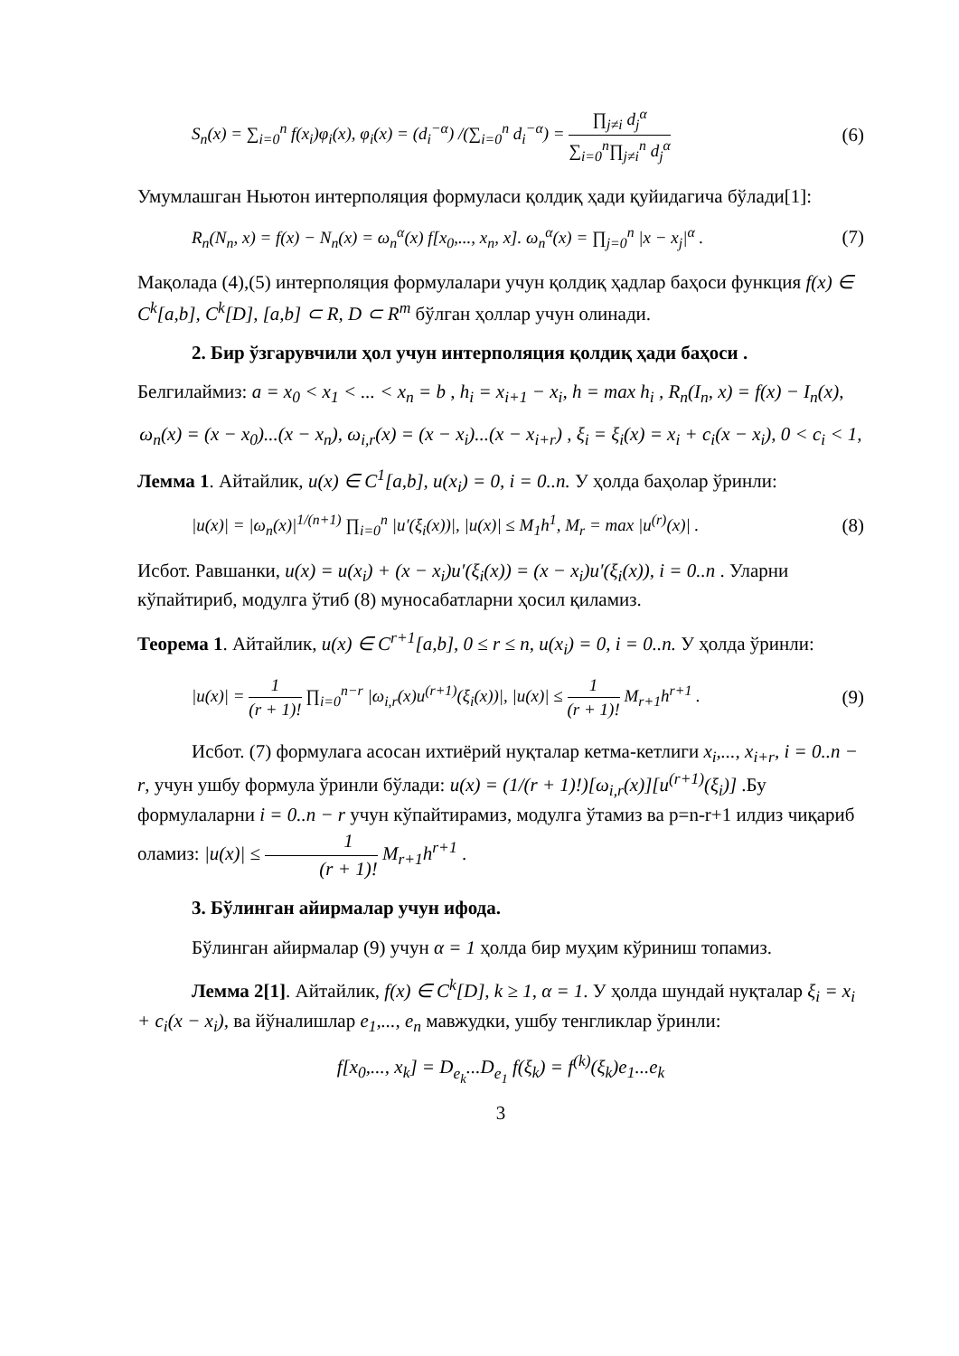S<sub>n</sub>(x) = ∑<sub>i=0</sub><sup>n</sup> f(x<sub>i</sub>)φ<sub>i</sub>(x), φ<sub>i</sub>(x) = (d<sub>i</sub><sup>−α</sup>) /(∑<sub>i=0</sub><sup>n</sup> d<sub>i</sub><sup>−α</sup>) = ∏<sub>j≠i</sub> d<sub>j</sub><sup>α</sup> ∑<sub>i=0</sub><sup>n</sup>∏<sub>j≠i</sub><sup>n</sup> d<sub>j</sub><sup>α</sup> (6)
Умумлашган Ньютон интерполяция формуласи қолдиқ ҳади қуйидагича бўлади[1]:
R<sub>n</sub>(N<sub>n</sub>, x) = f(x) − N<sub>n</sub>(x) = ω<sub>n</sub><sup>α</sup>(x) f[x<sub>0</sub>,..., x<sub>n</sub>, x]. ω<sub>n</sub><sup>α</sup>(x) = ∏<sub>j=0</sub><sup>n</sup> |x − x<sub>j</sub>|<sup>α</sup> . (7)
Мақолада (4),(5) интерполяция формулалари учун қолдиқ ҳадлар баҳоси функция f(x) ∈ C<sup>k</sup>[a,b], C<sup>k</sup>[D], [a,b] ⊂ R, D ⊂ R<sup>m</sup> бўлган ҳоллар учун олинади.
2. Бир ўзгарувчили ҳол учун интерполяция қолдиқ ҳади баҳоси .
Белгилаймиз: a = x<sub>0</sub> < x<sub>1</sub> < ... < x<sub>n</sub> = b , h<sub>i</sub> = x<sub>i+1</sub> − x<sub>i</sub>, h = max h<sub>i</sub> , R<sub>n</sub>(I<sub>n</sub>, x) = f(x) − I<sub>n</sub>(x),
ω<sub>n</sub>(x) = (x − x<sub>0</sub>)...(x − x<sub>n</sub>), ω<sub>i,r</sub>(x) = (x − x<sub>i</sub>)...(x − x<sub>i+r</sub>) , ξ<sub>i</sub> = ξ<sub>i</sub>(x) = x<sub>i</sub> + c<sub>i</sub>(x − x<sub>i</sub>), 0 < c<sub>i</sub> < 1,
Лемма 1. Айтайлик, u(x) ∈ C<sup>1</sup>[a,b], u(x<sub>i</sub>) = 0, i = 0..n. У ҳолда баҳолар ўринли:
|u(x)| = |ω<sub>n</sub>(x)|<sup>1/(n+1)</sup> ∏<sub>i=0</sub><sup>n</sup> |u′(ξ<sub>i</sub>(x))|, |u(x)| ≤ M<sub>1</sub>h<sup>1</sup>, M<sub>r</sub> = max |u<sup>(r)</sup>(x)| . (8)
Исбот. Равшанки, u(x) = u(x<sub>i</sub>) + (x − x<sub>i</sub>)u′(ξ<sub>i</sub>(x)) = (x − x<sub>i</sub>)u′(ξ<sub>i</sub>(x)), i = 0..n . Уларни кўпайтириб, модулга ўтиб (8) муносабатларни ҳосил қиламиз.
Теорема 1. Айтайлик, u(x) ∈ C<sup>r+1</sup>[a,b], 0 ≤ r ≤ n, u(x<sub>i</sub>) = 0, i = 0..n. У ҳолда ўринли:
|u(x)| = 1 (r + 1)! ∏<sub>i=0</sub><sup>n−r</sup> |ω<sub>i,r</sub>(x)u<sup>(r+1)</sup>(ξ<sub>i</sub>(x))|, |u(x)| ≤ 1 (r + 1)! M<sub>r+1</sub>h<sup>r+1</sup> . (9)
Исбот. (7) формулага асосан ихтиёрий нуқталар кетма-кетлиги x<sub>i</sub>,..., x<sub>i+r</sub>, i = 0..n − r, учун ушбу формула ўринли бўлади: u(x) = (1/(r + 1)!)[ω<sub>i,r</sub>(x)][u<sup>(r+1)</sup>(ξ<sub>i</sub>)] .Бу формулаларни i = 0..n − r учун кўпайтирамиз, модулга ўтамиз ва p=n-r+1 илдиз чиқариб оламиз: |u(x)| ≤ 1 (r + 1)! M<sub>r+1</sub>h<sup>r+1</sup> .
3. Бўлинган айирмалар учун ифода.
Бўлинган айирмалар (9) учун α = 1 ҳолда бир муҳим кўриниш топамиз.
Лемма 2[1]. Айтайлик, f(x) ∈ C<sup>k</sup>[D], k ≥ 1, α = 1. У ҳолда шундай нуқталар ξ<sub>i</sub> = x<sub>i</sub> + c<sub>i</sub>(x − x<sub>i</sub>), ва йўналишлар e<sub>1</sub>,..., e<sub>n</sub> мавжудки, ушбу тенгликлар ўринли:
f[x<sub>0</sub>,..., x<sub>k</sub>] = D<sub>e<sub>k</sub></sub>...D<sub>e<sub>1</sub></sub> f(ξ<sub>k</sub>) = f<sup>(k)</sup>(ξ<sub>k</sub>)e<sub>1</sub>...e<sub>k</sub>
3